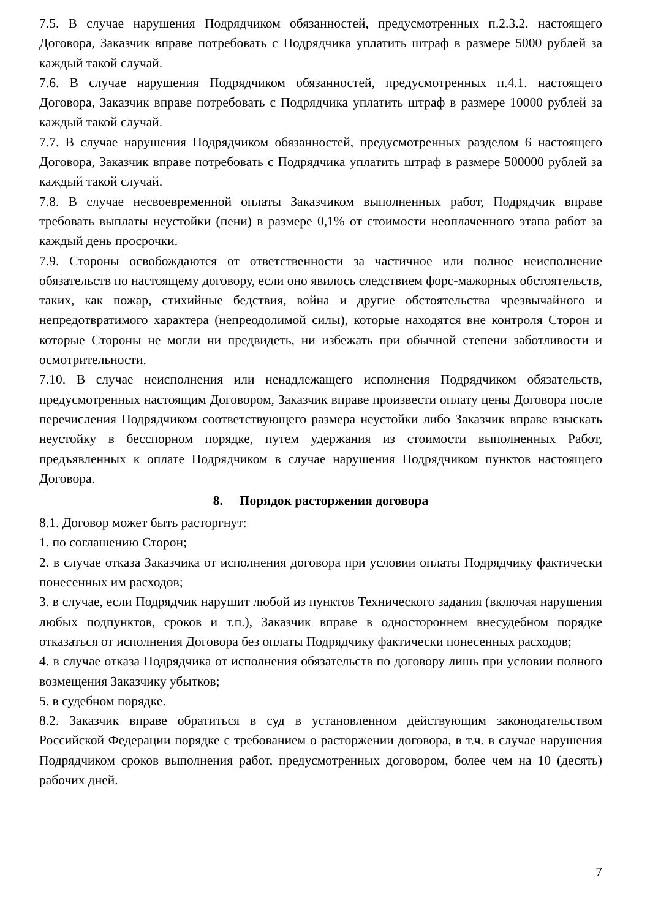7.5. В случае нарушения Подрядчиком обязанностей, предусмотренных п.2.3.2. настоящего Договора, Заказчик вправе потребовать с Подрядчика уплатить штраф в размере 5000 рублей за каждый такой случай.
7.6. В случае нарушения Подрядчиком обязанностей, предусмотренных п.4.1. настоящего Договора, Заказчик вправе потребовать с Подрядчика уплатить штраф в размере 10000 рублей за каждый такой случай.
7.7. В случае нарушения Подрядчиком обязанностей, предусмотренных разделом 6 настоящего Договора, Заказчик вправе потребовать с Подрядчика уплатить штраф в размере 500000 рублей за каждый такой случай.
7.8. В случае несвоевременной оплаты Заказчиком выполненных работ, Подрядчик вправе требовать выплаты неустойки (пени) в размере 0,1% от стоимости неоплаченного этапа работ за каждый день просрочки.
7.9. Стороны освобождаются от ответственности за частичное или полное неисполнение обязательств по настоящему договору, если оно явилось следствием форс-мажорных обстоятельств, таких, как пожар, стихийные бедствия, война и другие обстоятельства чрезвычайного и непредотвратимого характера (непреодолимой силы), которые находятся вне контроля Сторон и которые Стороны не могли ни предвидеть, ни избежать при обычной степени заботливости и осмотрительности.
7.10. В случае неисполнения или ненадлежащего исполнения Подрядчиком обязательств, предусмотренных настоящим Договором, Заказчик вправе произвести оплату цены Договора после перечисления Подрядчиком соответствующего размера неустойки либо Заказчик вправе взыскать неустойку в бесспорном порядке, путем удержания из стоимости выполненных Работ, предъявленных к оплате Подрядчиком в случае нарушения Подрядчиком пунктов настоящего Договора.
8. Порядок расторжения договора
8.1. Договор может быть расторгнут:
1. по соглашению Сторон;
2. в случае отказа Заказчика от исполнения договора при условии оплаты Подрядчику фактически понесенных им расходов;
3. в случае, если Подрядчик нарушит любой из пунктов Технического задания (включая нарушения любых подпунктов, сроков и т.п.), Заказчик вправе в одностороннем внесудебном порядке отказаться от исполнения Договора без оплаты Подрядчику фактически понесенных расходов;
4. в случае отказа Подрядчика от исполнения обязательств по договору лишь при условии полного возмещения Заказчику убытков;
5. в судебном порядке.
8.2. Заказчик вправе обратиться в суд в установленном действующим законодательством Российской Федерации порядке с требованием о расторжении договора, в т.ч. в случае нарушения Подрядчиком сроков выполнения работ, предусмотренных договором, более чем на 10 (десять) рабочих дней.
7